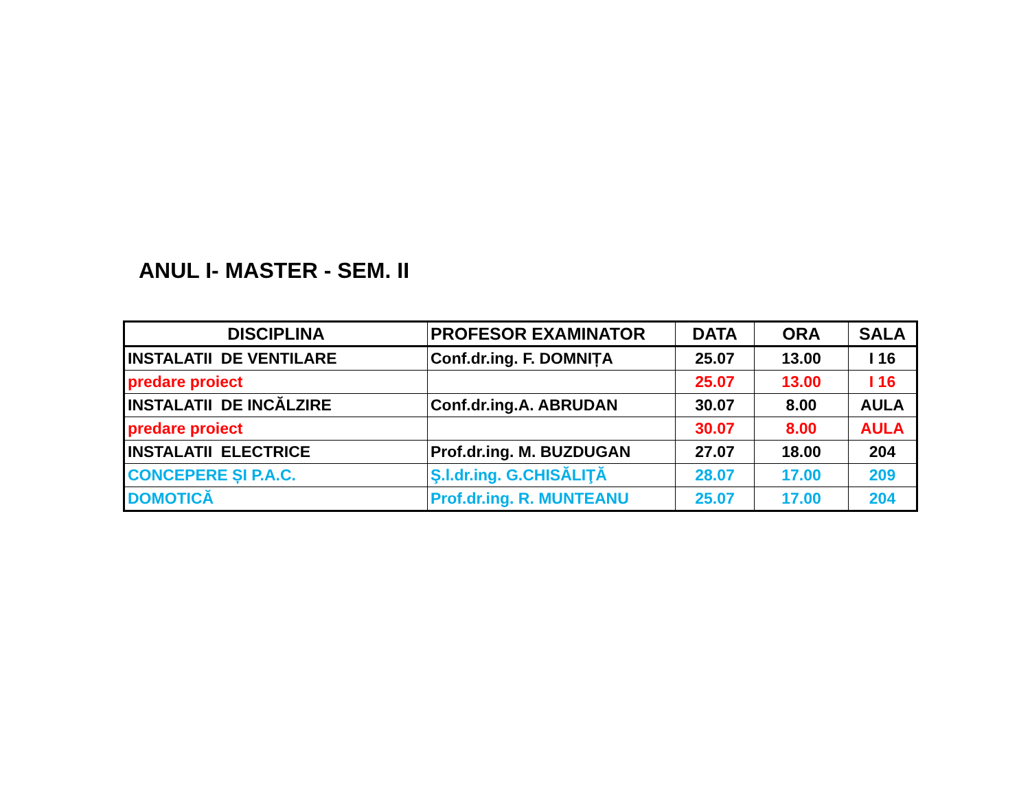ANUL I- MASTER - SEM. II
| DISCIPLINA | PROFESOR EXAMINATOR | DATA | ORA | SALA |
| --- | --- | --- | --- | --- |
| INSTALATII DE VENTILARE | Conf.dr.ing. F. DOMNIȚA | 25.07 | 13.00 | I 16 |
| predare proiect | | 25.07 | 13.00 | I 16 |
| INSTALATII DE INCĂLZIRE | Conf.dr.ing.A. ABRUDAN | 30.07 | 8.00 | AULA |
| predare proiect | | 30.07 | 8.00 | AULA |
| INSTALATII ELECTRICE | Prof.dr.ing. M. BUZDUGAN | 27.07 | 18.00 | 204 |
| CONCEPERE ȘI P.A.C. | Ş.l.dr.ing. G.CHISĂLIŢĂ | 28.07 | 17.00 | 209 |
| DOMOTICĂ | Prof.dr.ing. R. MUNTEANU | 25.07 | 17.00 | 204 |